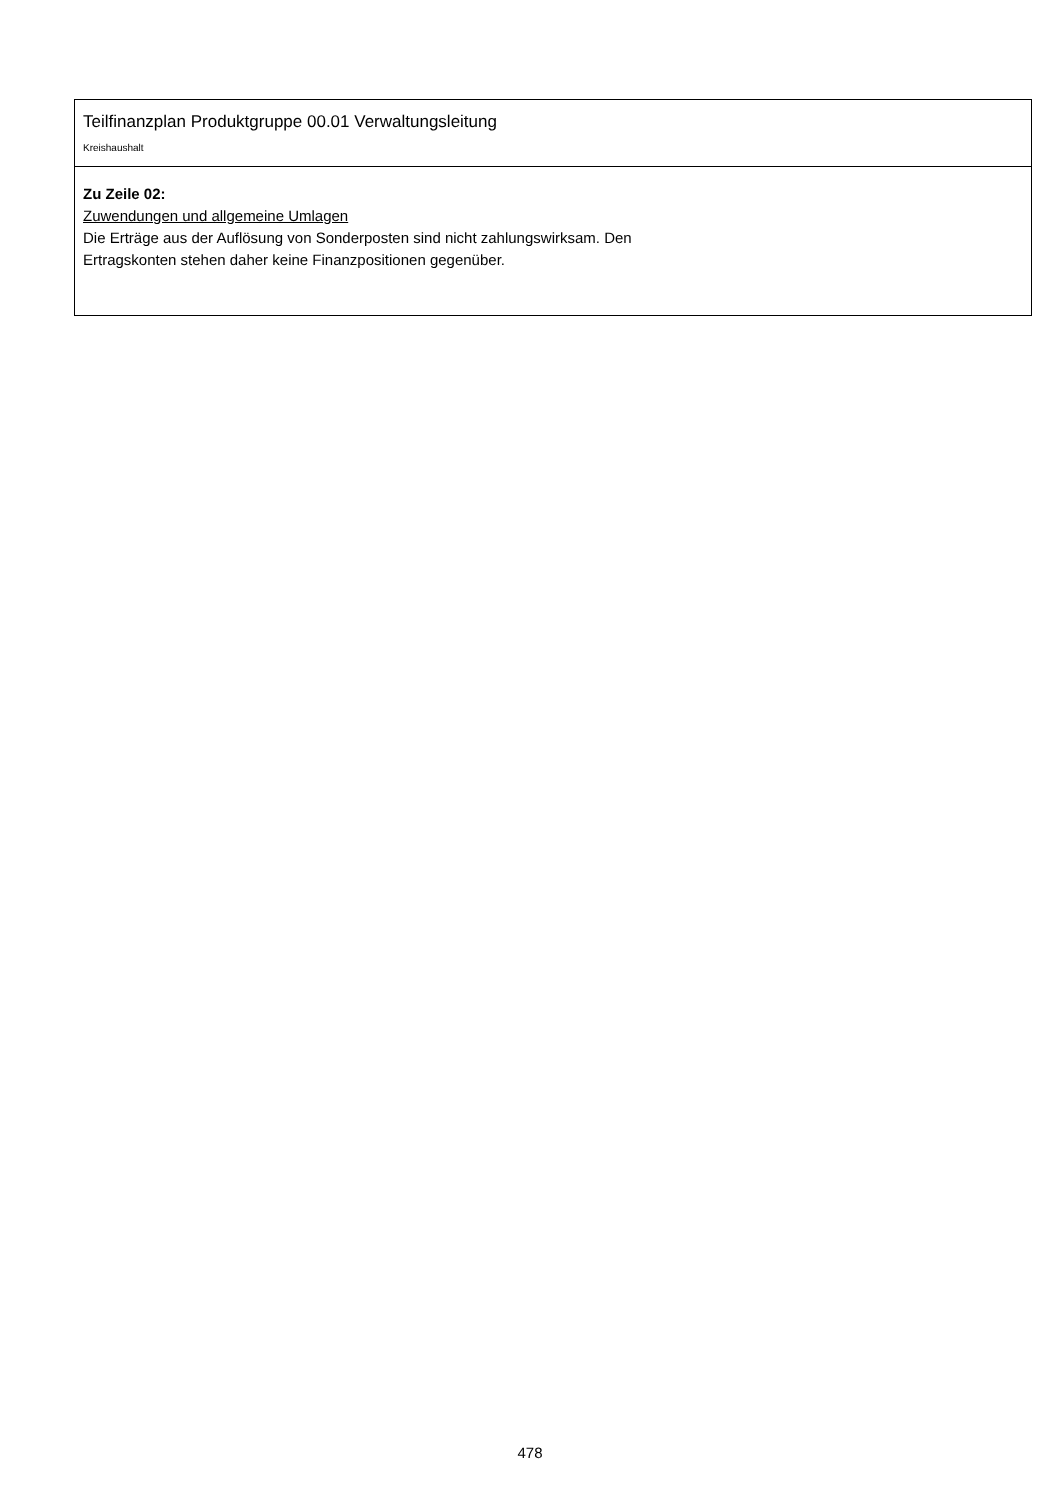Teilfinanzplan Produktgruppe 00.01 Verwaltungsleitung
Kreishaushalt
Zu Zeile 02:
Zuwendungen und allgemeine Umlagen
Die Erträge aus der Auflösung von Sonderposten sind nicht zahlungswirksam. Den
Ertragskonten stehen daher keine Finanzpositionen gegenüber.
478